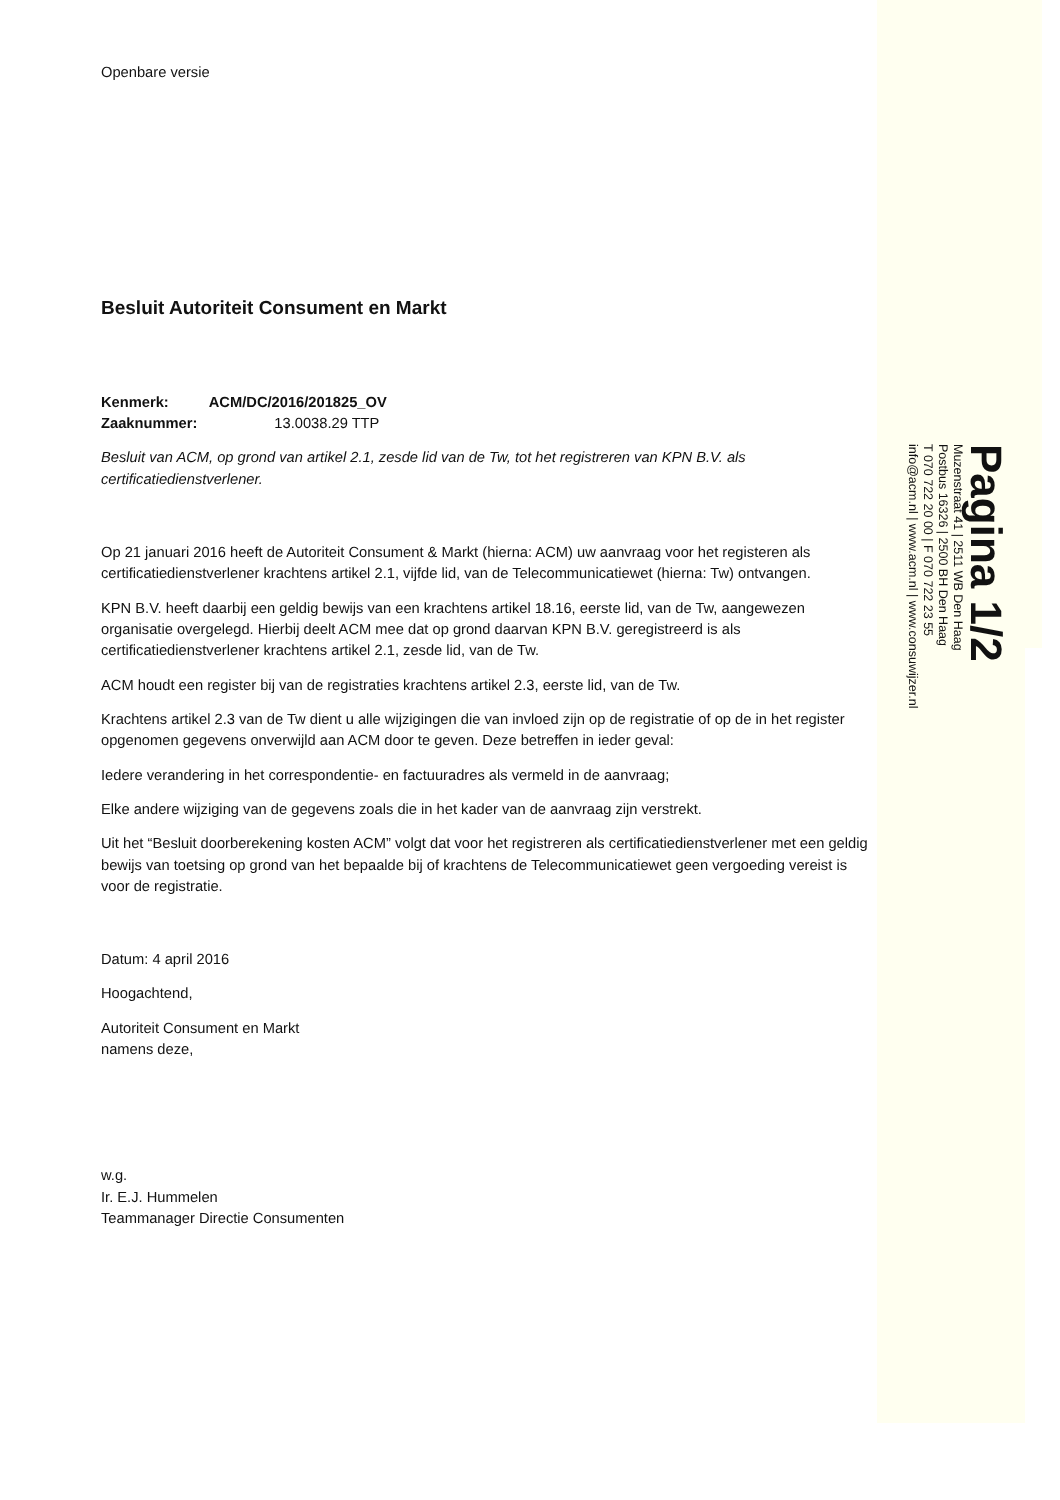Openbare versie
Besluit Autoriteit Consument en Markt
Kenmerk: ACM/DC/2016/201825_OV
Zaaknummer: 13.0038.29 TTP
Besluit van ACM, op grond van artikel 2.1, zesde lid van de Tw, tot het registreren van KPN B.V. als certificatiedienstverlener.
Op 21 januari 2016 heeft de Autoriteit Consument & Markt (hierna: ACM) uw aanvraag voor het registeren als certificatiedienstverlener krachtens artikel 2.1, vijfde lid, van de Telecommunicatiewet (hierna: Tw) ontvangen.
KPN B.V. heeft daarbij een geldig bewijs van een krachtens artikel 18.16, eerste lid, van de Tw, aangewezen organisatie overgelegd. Hierbij deelt ACM mee dat op grond daarvan KPN B.V. geregistreerd is als certificatiedienstverlener krachtens artikel 2.1, zesde lid, van de Tw.
ACM houdt een register bij van de registraties krachtens artikel 2.3, eerste lid, van de Tw.
Krachtens artikel 2.3 van de Tw dient u alle wijzigingen die van invloed zijn op de registratie of op de in het register opgenomen gegevens onverwijld aan ACM door te geven. Deze betreffen in ieder geval:
Iedere verandering in het correspondentie- en factuuradres als vermeld in de aanvraag;
Elke andere wijziging van de gegevens zoals die in het kader van de aanvraag zijn verstrekt.
Uit het “Besluit doorberekening kosten ACM” volgt dat voor het registreren als certificatiedienstverlener met een geldig bewijs van toetsing op grond van het bepaalde bij of krachtens de Telecommunicatiewet geen vergoeding vereist is voor de registratie.
Datum: 4 april 2016
Hoogachtend,
Autoriteit Consument en Markt
namens deze,
w.g.
Ir. E.J. Hummelen
Teammanager Directie Consumenten
Pagina 1/2
Muzenstraat 41 | 2511 WB Den Haag
Postbus 16326 | 2500 BH Den Haag
T 070 722 20 00 | F 070 722 23 55
info@acm.nl | www.acm.nl | www.consuwijzer.nl